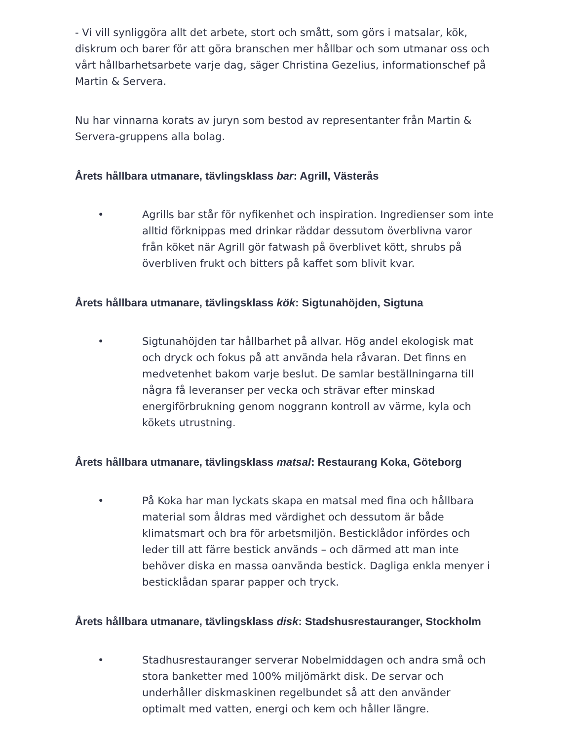- Vi vill synliggöra allt det arbete, stort och smått, som görs i matsalar, kök, diskrum och barer för att göra branschen mer hållbar och som utmanar oss och vårt hållbarhetsarbete varje dag, säger Christina Gezelius, informationschef på Martin & Servera.
Nu har vinnarna korats av juryn som bestod av representanter från Martin & Servera-gruppens alla bolag.
Årets hållbara utmanare, tävlingsklass bar: Agrill, Västerås
• Agrills bar står för nyfikenhet och inspiration. Ingredienser som inte alltid förknippas med drinkar räddar dessutom överblivna varor från köket när Agrill gör fatwash på överblivet kött, shrubs på överbliven frukt och bitters på kaffet som blivit kvar.
Årets hållbara utmanare, tävlingsklass kök: Sigtunahöjden, Sigtuna
• Sigtunahöjden tar hållbarhet på allvar. Hög andel ekologisk mat och dryck och fokus på att använda hela råvaran. Det finns en medvetenhet bakom varje beslut. De samlar beställningarna till några få leveranser per vecka och strävar efter minskad energiförbrukning genom noggrann kontroll av värme, kyla och kökets utrustning.
Årets hållbara utmanare, tävlingsklass matsal: Restaurang Koka, Göteborg
• På Koka har man lyckats skapa en matsal med fina och hållbara material som åldras med värdighet och dessutom är både klimatsmart och bra för arbetsmiljön. Besticklådor infördes och leder till att färre bestick används – och därmed att man inte behöver diska en massa oanvända bestick. Dagliga enkla menyer i besticklådan sparar papper och tryck.
Årets hållbara utmanare, tävlingsklass disk: Stadshusrestauranger, Stockholm
• Stadhusrestauranger serverar Nobelmiddagen och andra små och stora banketter med 100% miljömärkt disk. De servar och underhåller diskmaskinen regelbundet så att den använder optimalt med vatten, energi och kem och håller längre.